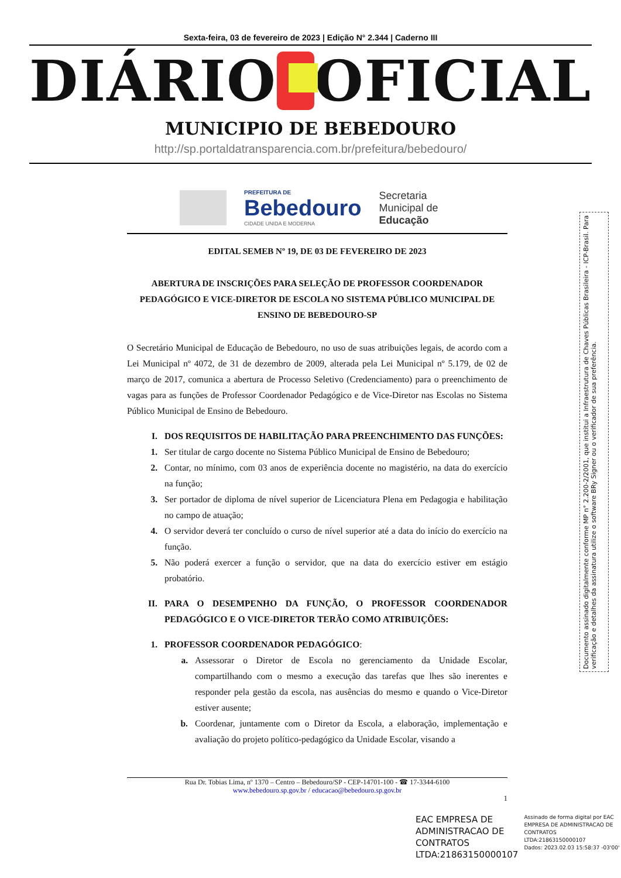Sexta-feira, 03 de fevereiro de 2023 | Edição N° 2.344 | Caderno III
DIÁRIO OFICIAL
MUNICIPIO DE BEBEDOURO
http://sp.portaldatransparencia.com.br/prefeitura/bebedouro/
PREFEITURA DE
Bebedouro
CIDADE UNIDA E MODERNA
Secretaria
Municipal de
Educação
EDITAL SEMEB Nº 19, DE 03 DE FEVEREIRO DE 2023
ABERTURA DE INSCRIÇÕES PARA SELEÇÃO DE PROFESSOR COORDENADOR PEDAGÓGICO E VICE-DIRETOR DE ESCOLA NO SISTEMA PÚBLICO MUNICIPAL DE ENSINO DE BEBEDOURO-SP
O Secretário Municipal de Educação de Bebedouro, no uso de suas atribuições legais, de acordo com a Lei Municipal nº 4072, de 31 de dezembro de 2009, alterada pela Lei Municipal nº 5.179, de 02 de março de 2017, comunica a abertura de Processo Seletivo (Credenciamento) para o preenchimento de vagas para as funções de Professor Coordenador Pedagógico e de Vice-Diretor nas Escolas no Sistema Público Municipal de Ensino de Bebedouro.
I. DOS REQUISITOS DE HABILITAÇÃO PARA PREENCHIMENTO DAS FUNÇÕES:
1. Ser titular de cargo docente no Sistema Público Municipal de Ensino de Bebedouro;
2. Contar, no mínimo, com 03 anos de experiência docente no magistério, na data do exercício na função;
3. Ser portador de diploma de nível superior de Licenciatura Plena em Pedagogia e habilitação no campo de atuação;
4. O servidor deverá ter concluído o curso de nível superior até a data do início do exercício na função.
5. Não poderá exercer a função o servidor, que na data do exercício estiver em estágio probatório.
II. PARA O DESEMPENHO DA FUNÇÃO, O PROFESSOR COORDENADOR PEDAGÓGICO E O VICE-DIRETOR TERÃO COMO ATRIBUIÇÕES:
1. PROFESSOR COORDENADOR PEDAGÓGICO:
a. Assessorar o Diretor de Escola no gerenciamento da Unidade Escolar, compartilhando com o mesmo a execução das tarefas que lhes são inerentes e responder pela gestão da escola, nas ausências do mesmo e quando o Vice-Diretor estiver ausente;
b. Coordenar, juntamente com o Diretor da Escola, a elaboração, implementação e avaliação do projeto político-pedagógico da Unidade Escolar, visando a
Rua Dr. Tobias Lima, nº 1370 – Centro – Bebedouro/SP - CEP-14701-100 - ☎ 17-3344-6100
www.bebedouro.sp.gov.br / educacao@bebedouro.sp.gov.br
1
Documento assinado digitalmente conforme MP n° 2.200-2/2001, que institui a Infraestrutura de Chaves Públicas Brasileira - ICP-Brasil. Para verificação e detalhes da assinatura utilize o software BRy Signer ou o verificador de sua preferência.
EAC EMPRESA DE
ADMINISTRACAO DE
CONTRATOS
LTDA:21863150000107
Assinado de forma digital por EAC
EMPRESA DE ADMINISTRACAO DE
CONTRATOS
LTDA:21863150000107
Dados: 2023.02.03 15:58:37 -03'00'